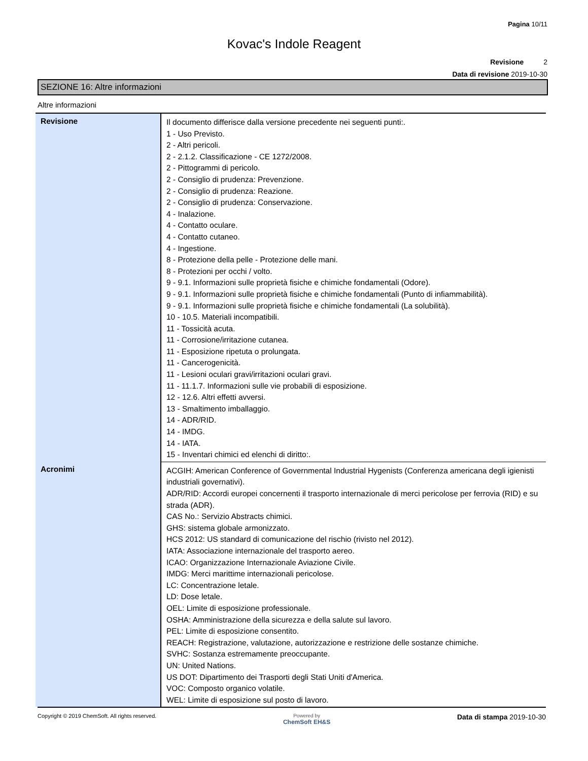Pagina 10/11
Kovac's Indole Reagent
Revisione 2
Data di revisione 2019-10-30
SEZIONE 16: Altre informazioni
Altre informazioni
| Revisione | Il documento differisce dalla versione precedente nei seguenti punti:. 1 - Uso Previsto. 2 - Altri pericoli. 2 - 2.1.2. Classificazione - CE 1272/2008. 2 - Pittogrammi di pericolo. 2 - Consiglio di prudenza: Prevenzione. 2 - Consiglio di prudenza: Reazione. 2 - Consiglio di prudenza: Conservazione. 4 - Inalazione. 4 - Contatto oculare. 4 - Contatto cutaneo. 4 - Ingestione. 8 - Protezione della pelle - Protezione delle mani. 8 - Protezioni per occhi / volto. 9 - 9.1. Informazioni sulle proprietà fisiche e chimiche fondamentali (Odore). 9 - 9.1. Informazioni sulle proprietà fisiche e chimiche fondamentali (Punto di infiammabilità). 9 - 9.1. Informazioni sulle proprietà fisiche e chimiche fondamentali (La solubilità). 10 - 10.5. Materiali incompatibili. 11 - Tossicità acuta. 11 - Corrosione/irritazione cutanea. 11 - Esposizione ripetuta o prolungata. 11 - Cancerogenicità. 11 - Lesioni oculari gravi/irritazioni oculari gravi. 11 - 11.1.7. Informazioni sulle vie probabili di esposizione. 12 - 12.6. Altri effetti avversi. 13 - Smaltimento imballaggio. 14 - ADR/RID. 14 - IMDG. 14 - IATA. 15 - Inventari chimici ed elenchi di diritto:. |
| Acronimi | ACGIH: American Conference of Governmental Industrial Hygenists (Conferenza americana degli igienisti industriali governativi). ADR/RID: Accordi europei concernenti il trasporto internazionale di merci pericolose per ferrovia (RID) e su strada (ADR). CAS No.: Servizio Abstracts chimici. GHS: sistema globale armonizzato. HCS 2012: US standard di comunicazione del rischio (rivisto nel 2012). IATA: Associazione internazionale del trasporto aereo. ICAO: Organizzazione Internazionale Aviazione Civile. IMDG: Merci marittime internazionali pericolose. LC: Concentrazione letale. LD: Dose letale. OEL: Limite di esposizione professionale. OSHA: Amministrazione della sicurezza e della salute sul lavoro. PEL: Limite di esposizione consentito. REACH: Registrazione, valutazione, autorizzazione e restrizione delle sostanze chimiche. SVHC: Sostanza estremamente preoccupante. UN: United Nations. US DOT: Dipartimento dei Trasporti degli Stati Uniti d'America. VOC: Composto organico volatile. WEL: Limite di esposizione sul posto di lavoro. |
Copyright © 2019 ChemSoft. All rights reserved.
Powered by
ChemSoft EH&S
Data di stampa 2019-10-30